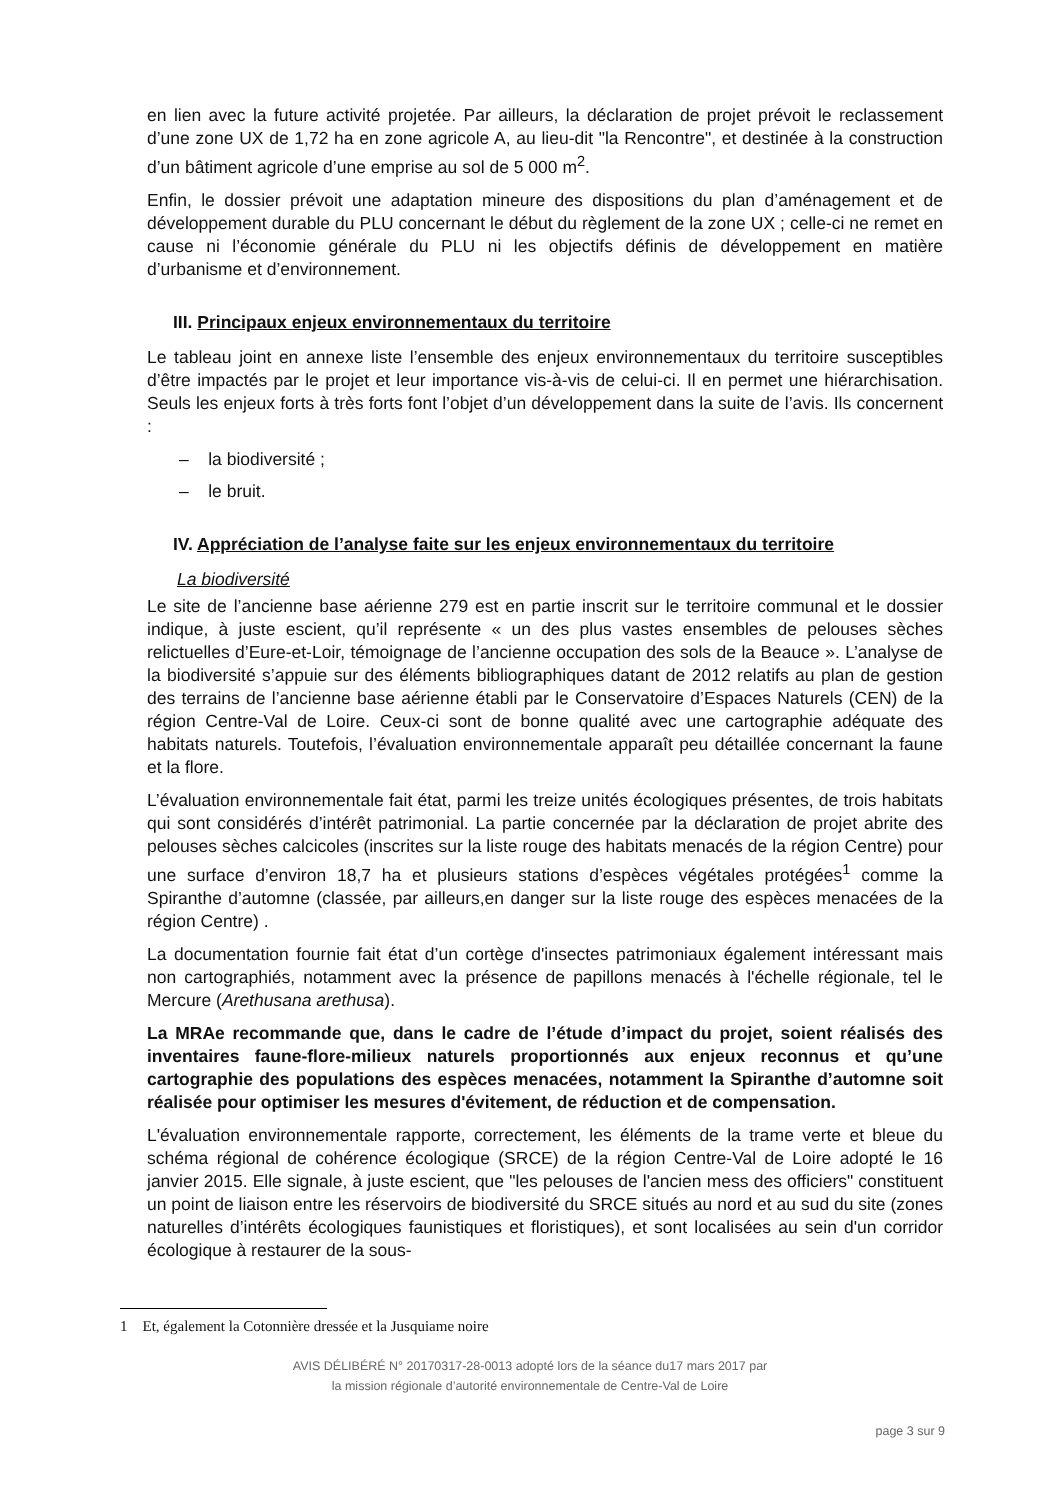en lien avec la future activité projetée. Par ailleurs, la déclaration de projet prévoit le reclassement d’une zone UX de 1,72 ha en zone agricole A, au lieu-dit "la Rencontre", et destinée à la construction d’un bâtiment agricole d’une emprise au sol de 5 000 m<sup>2</sup>.
Enfin, le dossier prévoit une adaptation mineure des dispositions du plan d’aménagement et de développement durable du PLU concernant le début du règlement de la zone UX ; celle-ci ne remet en cause ni l’économie générale du PLU ni les objectifs définis de développement en matière d’urbanisme et d’environnement.
III. Principaux enjeux environnementaux du territoire
Le tableau joint en annexe liste l’ensemble des enjeux environnementaux du territoire susceptibles d’être impactés par le projet et leur importance vis-à-vis de celui-ci. Il en permet une hiérarchisation. Seuls les enjeux forts à très forts font l’objet d’un développement dans la suite de l’avis. Ils concernent :
– la biodiversité ;
– le bruit.
IV. Appréciation de l’analyse faite sur les enjeux environnementaux du territoire
La biodiversité
Le site de l’ancienne base aérienne 279 est en partie inscrit sur le territoire communal et le dossier indique, à juste escient, qu’il représente « un des plus vastes ensembles de pelouses sèches relictuelles d’Eure-et-Loir, témoignage de l’ancienne occupation des sols de la Beauce ». L’analyse de la biodiversité s’appuie sur des éléments bibliographiques datant de 2012 relatifs au plan de gestion des terrains de l’ancienne base aérienne établi par le Conservatoire d’Espaces Naturels (CEN) de la région Centre-Val de Loire. Ceux-ci sont de bonne qualité avec une cartographie adéquate des habitats naturels. Toutefois, l’évaluation environnementale apparaît peu détaillée concernant la faune et la flore.
L’évaluation environnementale fait état, parmi les treize unités écologiques présentes, de trois habitats qui sont considérés d’intérêt patrimonial. La partie concernée par la déclaration de projet abrite des pelouses sèches calcicoles (inscrites sur la liste rouge des habitats menacés de la région Centre) pour une surface d’environ 18,7 ha et plusieurs stations d’espèces végétales protégées<sup>1</sup> comme la Spiranthe d’automne (classée, par ailleurs,en danger sur la liste rouge des espèces menacées de la région Centre) .
La documentation fournie fait état d’un cortège d'insectes patrimoniaux également intéressant mais non cartographiés, notamment avec la présence de papillons menacés à l'échelle régionale, tel le Mercure (Arethusana arethusa).
La MRAe recommande que, dans le cadre de l’étude d’impact du projet, soient réalisés des inventaires faune-flore-milieux naturels proportionnés aux enjeux reconnus et qu’une cartographie des populations des espèces menacées, notamment la Spiranthe d’automne soit réalisée pour optimiser les mesures d'évitement, de réduction et de compensation.
L'évaluation environnementale rapporte, correctement, les éléments de la trame verte et bleue du schéma régional de cohérence écologique (SRCE) de la région Centre-Val de Loire adopté le 16 janvier 2015. Elle signale, à juste escient, que "les pelouses de l'ancien mess des officiers" constituent un point de liaison entre les réservoirs de biodiversité du SRCE situés au nord et au sud du site (zones naturelles d’intérêts écologiques faunistiques et floristiques), et sont localisées au sein d'un corridor écologique à restaurer de la sous-
1 Et, également la Cotonnière dressée et la Jusquiame noire
AVIS DÉLIBÉRÉ N° 20170317-28-0013 adopté lors de la séance du17 mars 2017 par
la mission régionale d’autorité environnementale de Centre-Val de Loire
page 3 sur 9